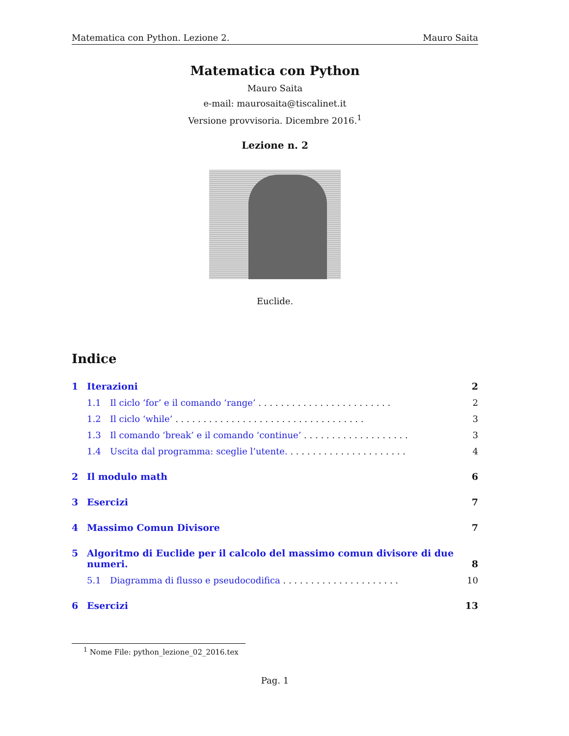Matematica con Python. Lezione 2. Mauro Saita
Matematica con Python
Mauro Saita
e-mail: maurosaita@tiscalinet.it
Versione provvisoria. Dicembre 2016.<sup>1</sup>
Lezione n. 2
Euclide.
Indice
1 Iterazioni 2
1.1 Il ciclo ‘for’ e il comando ‘range’ . . . . . . . . . . . . . . . . . . . . . . . . 2
1.2 Il ciclo ‘while’ . . . . . . . . . . . . . . . . . . . . . . . . . . . . . . . . . . 3
1.3 Il comando ‘break’ e il comando ‘continue’ . . . . . . . . . . . . . . . . . . . 3
1.4 Uscita dal programma: sceglie l’utente. . . . . . . . . . . . . . . . . . . . . . 4
2 Il modulo math 6
3 Esercizi 7
4 Massimo Comun Divisore 7
5 Algoritmo di Euclide per il calcolo del massimo comun divisore di due numeri. 8
5.1 Diagramma di flusso e pseudocodifica . . . . . . . . . . . . . . . . . . . . . 10
6 Esercizi 13
<sup>1</sup> Nome File: python_lezione_02_2016.tex
Pag. 1